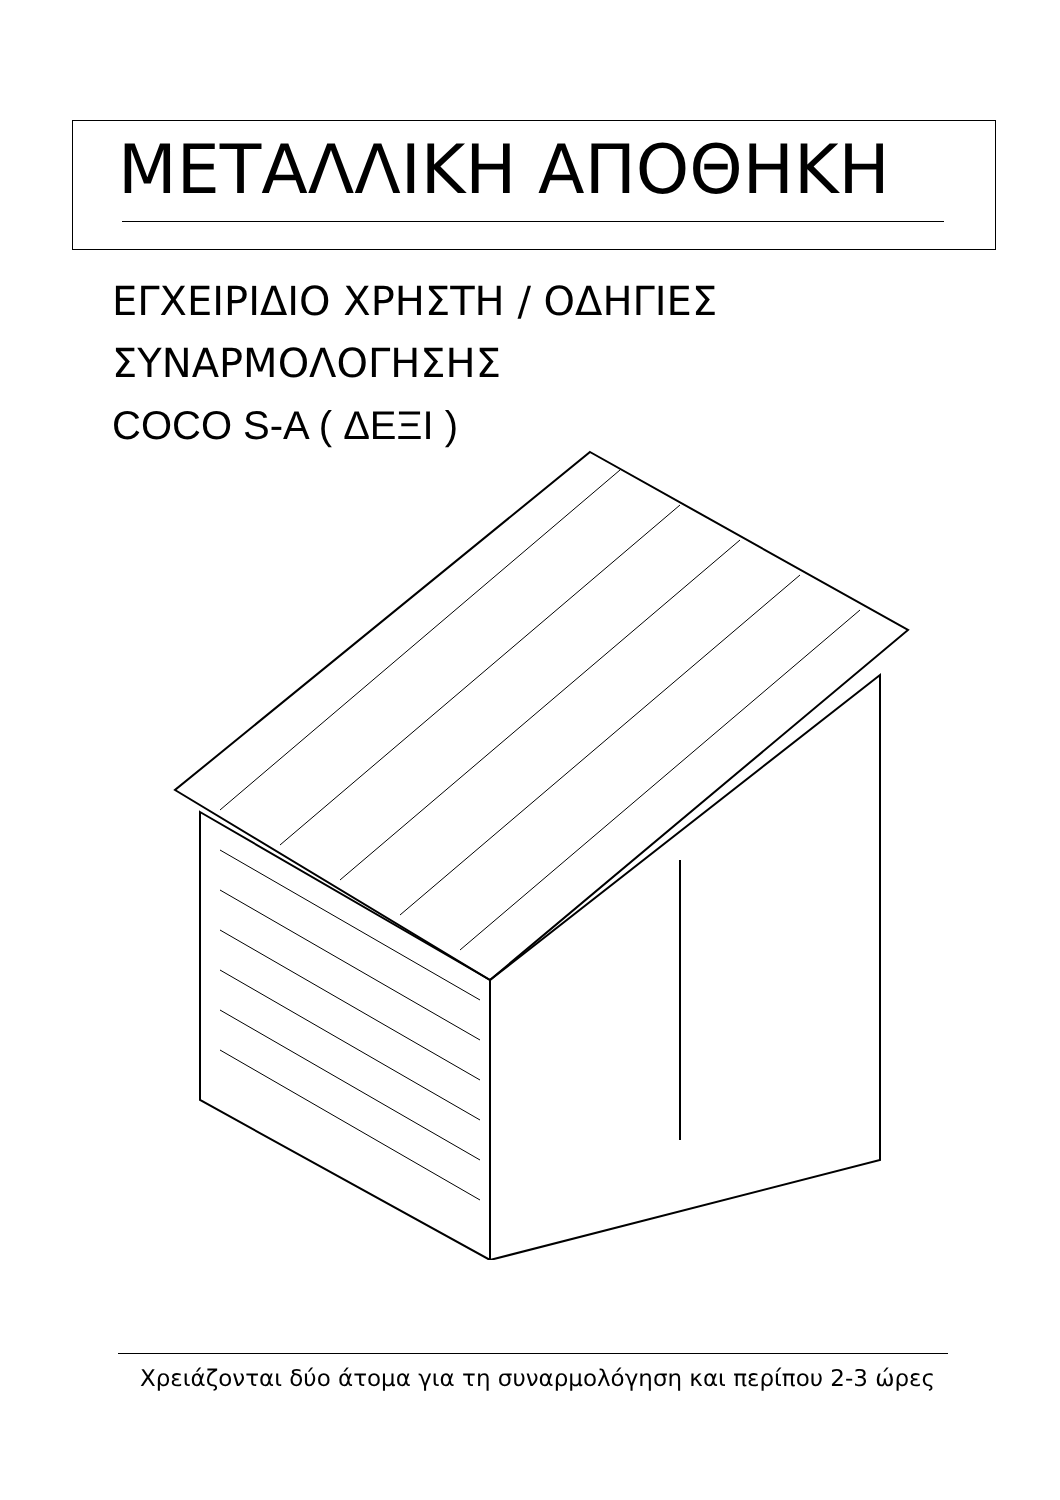ΜΕΤΑΛΛΙΚΗ ΑΠΟΘΗΚΗ
ΕΓΧΕΙΡΙΔΙΟ ΧΡΗΣΤΗ / ΟΔΗΓΙΕΣ
ΣΥΝΑΡΜΟΛΟΓΗΣΗΣ
COCO S-A ( ΔΕΞΙ )
Χρειάζονται δύο άτομα για τη συναρμολόγηση και περίπου 2-3 ώρες